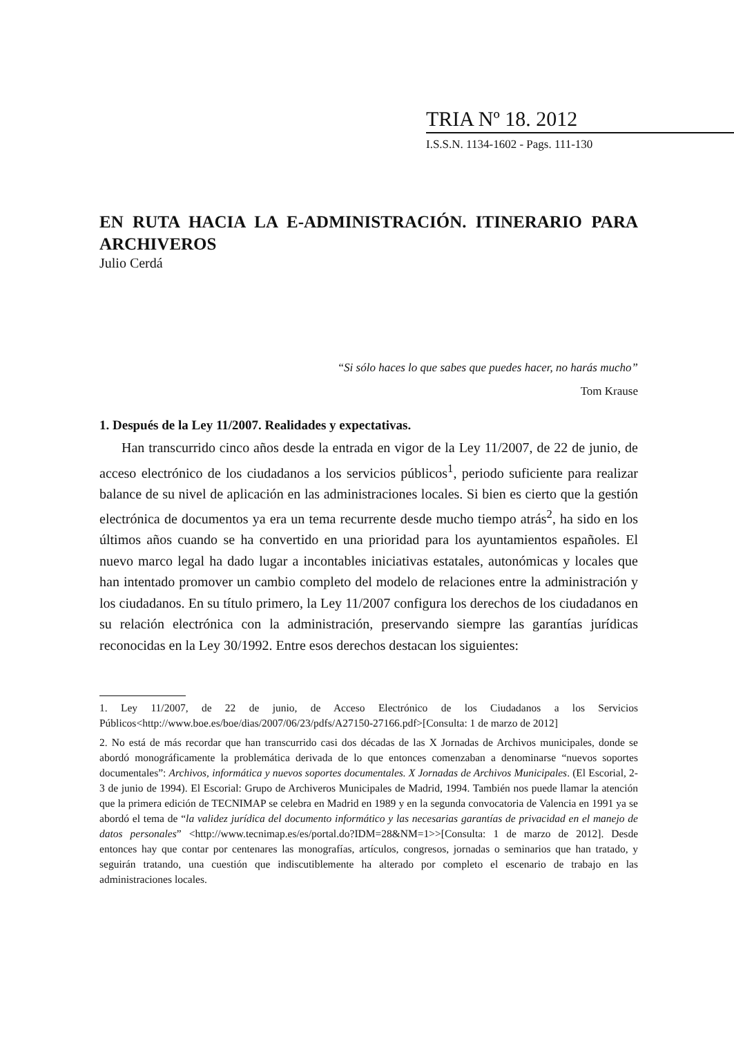TRIA Nº 18. 2012
I.S.S.N. 1134-1602 - Pags. 111-130
EN RUTA HACIA LA E-ADMINISTRACIÓN. ITINERARIO PARA ARCHIVEROS
Julio Cerdá
“Si sólo haces lo que sabes que puedes hacer, no harás mucho”
Tom Krause
1. Después de la Ley 11/2007. Realidades y expectativas.
Han transcurrido cinco años desde la entrada en vigor de la Ley 11/2007, de 22 de junio, de acceso electrónico de los ciudadanos a los servicios públicos<sup>1</sup>, periodo suficiente para realizar balance de su nivel de aplicación en las administraciones locales. Si bien es cierto que la gestión electrónica de documentos ya era un tema recurrente desde mucho tiempo atrás<sup>2</sup>, ha sido en los últimos años cuando se ha convertido en una prioridad para los ayuntamientos españoles. El nuevo marco legal ha dado lugar a incontables iniciativas estatales, autonómicas y locales que han intentado promover un cambio completo del modelo de relaciones entre la administración y los ciudadanos. En su título primero, la Ley 11/2007 configura los derechos de los ciudadanos en su relación electrónica con la administración, preservando siempre las garantías jurídicas reconocidas en la Ley 30/1992. Entre esos derechos destacan los siguientes:
1. Ley 11/2007, de 22 de junio, de Acceso Electrónico de los Ciudadanos a los Servicios Públicos<http://www.boe.es/boe/dias/2007/06/23/pdfs/A27150-27166.pdf>[Consulta: 1 de marzo de 2012]
2. No está de más recordar que han transcurrido casi dos décadas de las X Jornadas de Archivos municipales, donde se abordó monográficamente la problemática derivada de lo que entonces comenzaban a denominarse “nuevos soportes documentales”: Archivos, informática y nuevos soportes documentales. X Jornadas de Archivos Municipales. (El Escorial, 2-3 de junio de 1994). El Escorial: Grupo de Archiveros Municipales de Madrid, 1994. También nos puede llamar la atención que la primera edición de TECNIMAP se celebra en Madrid en 1989 y en la segunda convocatoria de Valencia en 1991 ya se abordó el tema de “la validez jurídica del documento informático y las necesarias garantías de privacidad en el manejo de datos personales” <http://www.tecnimap.es/es/portal.do?IDM=28&NM=1>>[Consulta: 1 de marzo de 2012]. Desde entonces hay que contar por centenares las monografías, artículos, congresos, jornadas o seminarios que han tratado, y seguirán tratando, una cuestión que indiscutiblemente ha alterado por completo el escenario de trabajo en las administraciones locales.